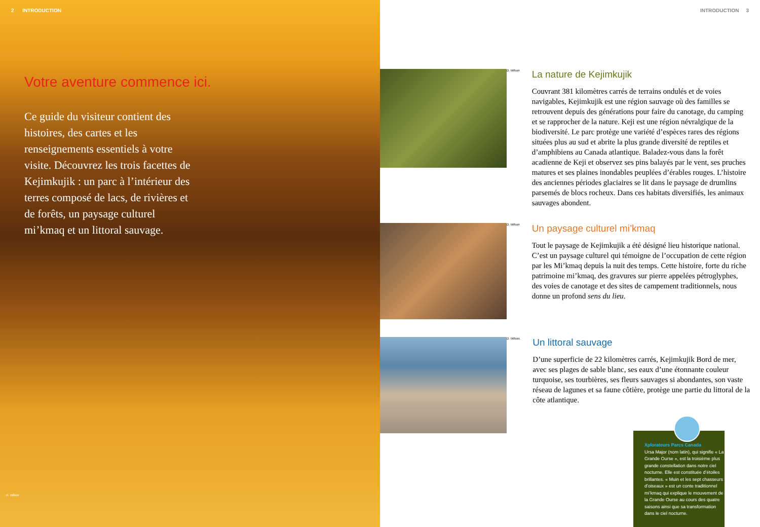2 INTRODUCTION
Votre aventure commence ici.
Ce guide du visiteur contient des histoires, des cartes et les renseignements essentiels à votre visite. Découvrez les trois facettes de Kejimkujik : un parc à l’intérieur des terres composé de lacs, de rivières et de forêts, un paysage culturel mi’kmaq et un littoral sauvage.
D. Wilson
INTRODUCTION 3
D. Wilson
La nature de Kejimkujik
Couvrant 381 kilomètres carrés de terrains ondulés et de voies navigables, Kejimkujik est une région sauvage où des familles se retrouvent depuis des générations pour faire du canotage, du camping et se rapprocher de la nature. Keji est une région névralgique de la biodiversité. Le parc protège une variété d’espèces rares des régions situées plus au sud et abrite la plus grande diversité de reptiles et d’amphibiens au Canada atlantique. Baladez-vous dans la forêt acadienne de Keji et observez ses pins balayés par le vent, ses pruches matures et ses plaines inondables peuplées d’érables rouges. L’histoire des anciennes périodes glaciaires se lit dans le paysage de drumlins parsemés de blocs rocheux. Dans ces habitats diversifiés, les animaux sauvages abondent.
D. Wilson
Un paysage culturel mi’kmaq
Tout le paysage de Kejimkujik a été désigné lieu historique national. C’est un paysage culturel qui témoigne de l’occupation de cette région par les Mi’kmaq depuis la nuit des temps. Cette histoire, forte du riche patrimoine mi’kmaq, des gravures sur pierre appelées pétroglyphes, des voies de canotage et des sites de campement traditionnels, nous donne un profond sens du lieu.
D. Wilson,
Un littoral sauvage
D’une superficie de 22 kilomètres carrés, Kejimkujik Bord de mer, avec ses plages de sable blanc, ses eaux d’une étonnante couleur turquoise, ses tourbières, ses fleurs sauvages si abondantes, son vaste réseau de lagunes et sa faune côtière, protège une partie du littoral de la côte atlantique.
Xplorateurs Parcs Canada
Ursa Major (nom latin), qui signifie « La Grande Ourse », est la troisième plus grande constellation dans notre ciel nocturne. Elle est constituée d’étoiles brillantes. « Muin et les sept chasseurs d’oiseaux » est un conte traditionnel mi’kmaq qui explique le mouvement de la Grande Ourse au cours des quatre saisons ainsi que sa transformation dans le ciel nocturne.